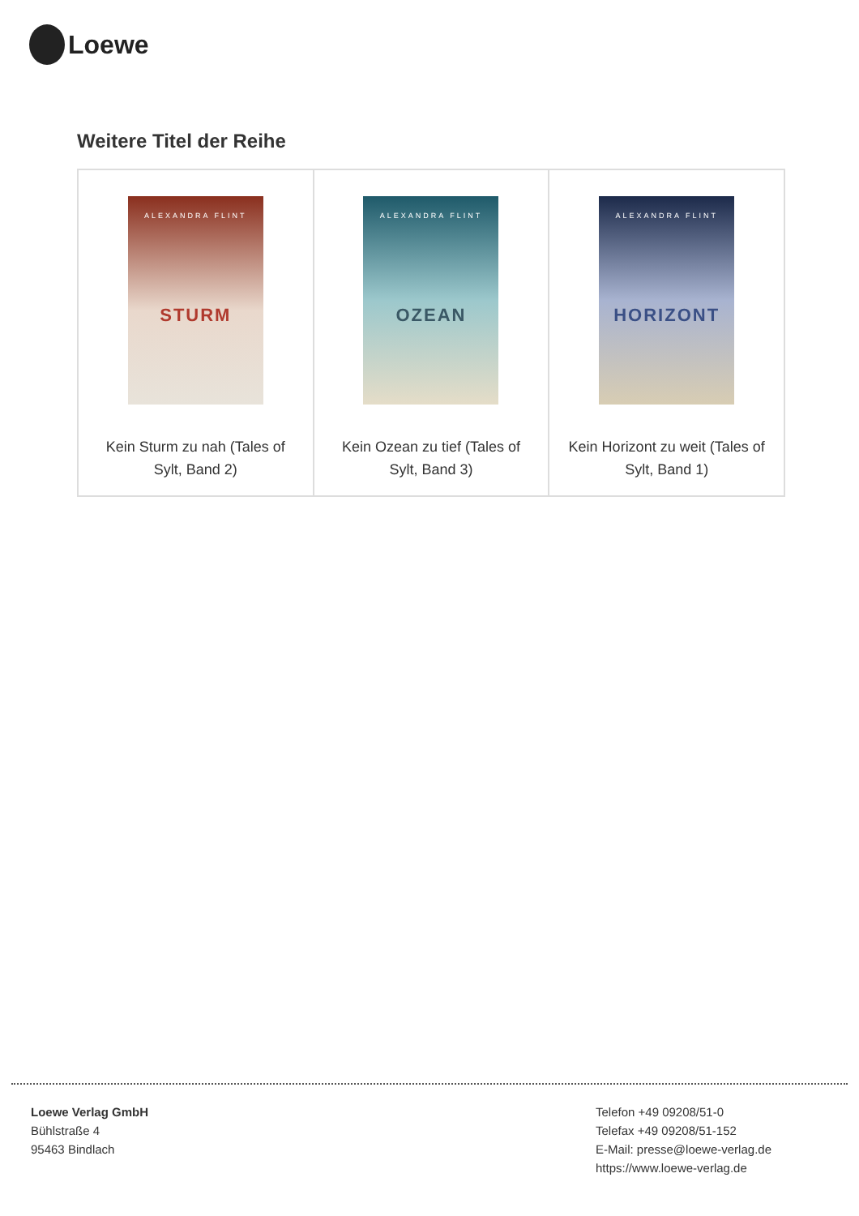Loewe
Weitere Titel der Reihe
| ALEXANDRA FLINT STURM Kein Sturm zu nah (Tales of Sylt, Band 2) | ALEXANDRA FLINT OZEAN Kein Ozean zu tief (Tales of Sylt, Band 3) | ALEXANDRA FLINT HORIZONT Kein Horizont zu weit (Tales of Sylt, Band 1) |
Loewe Verlag GmbH
Bühlstraße 4
95463 Bindlach
Telefon +49 09208/51-0
Telefax +49 09208/51-152
E-Mail: presse@loewe-verlag.de
https://www.loewe-verlag.de